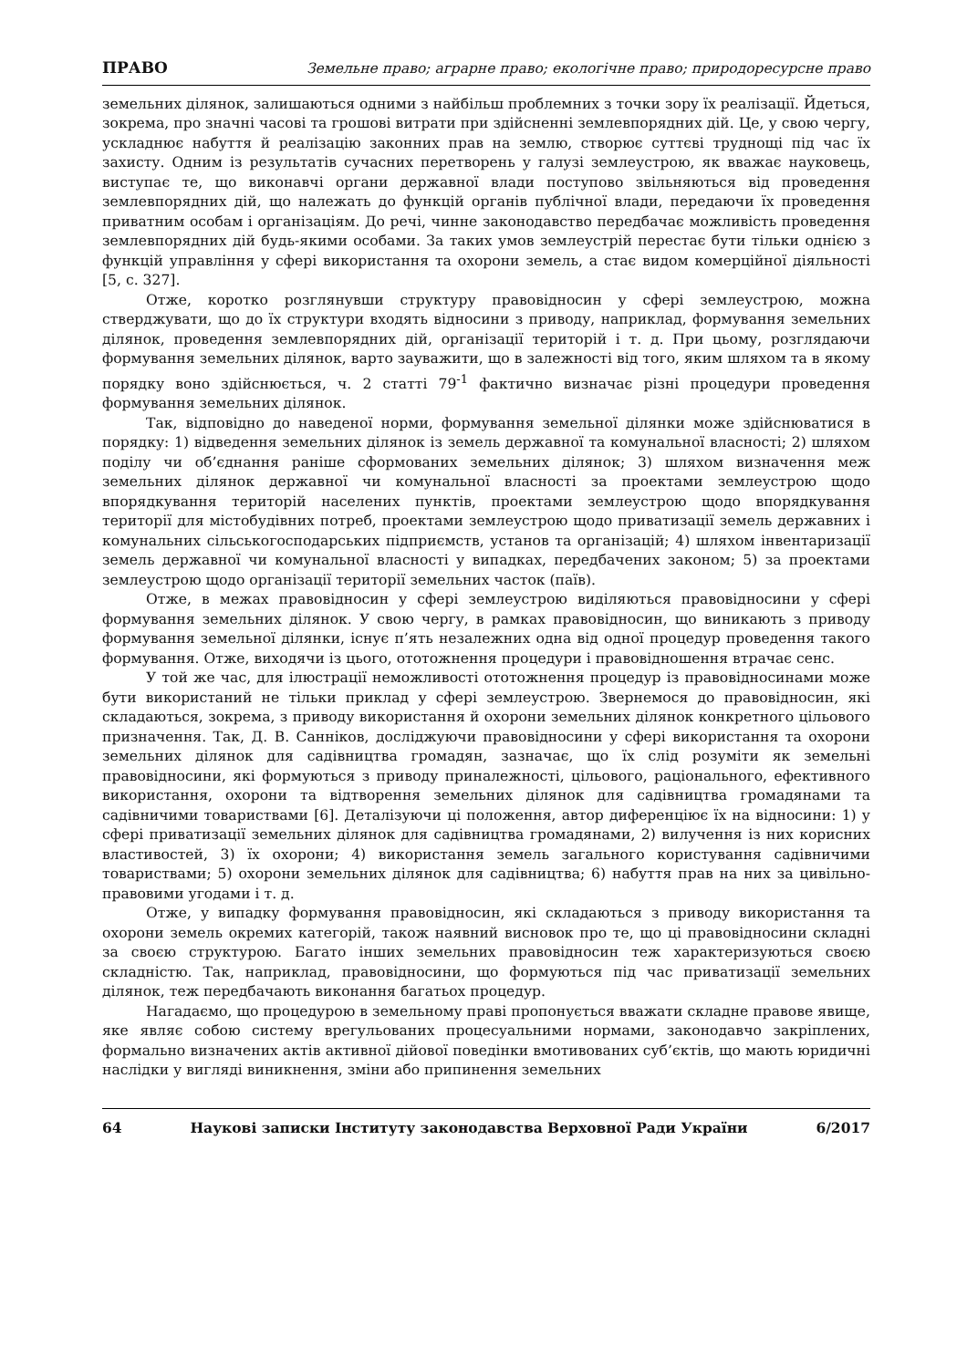ПРАВО Земельне право; аграрне право; екологічне право; природоресурсне право
земельних ділянок, залишаються одними з найбільш проблемних з точки зору їх реалізації. Йдеться, зокрема, про значні часові та грошові витрати при здійсненні землевпорядних дій. Це, у свою чергу, ускладнює набуття й реалізацію законних прав на землю, створює суттєві труднощі під час їх захисту. Одним із результатів сучасних перетворень у галузі землеустрою, як вважає науковець, виступає те, що виконавчі органи державної влади поступово звільняються від проведення землевпорядних дій, що належать до функцій органів публічної влади, передаючи їх проведення приватним особам і організаціям. До речі, чинне законодавство передбачає можливість проведення землевпорядних дій будь-якими особами. За таких умов землеустрій перестає бути тільки однією з функцій управління у сфері використання та охорони земель, а стає видом комерційної діяльності [5, с. 327].
Отже, коротко розглянувши структуру правовідносин у сфері землеустрою, можна стверджувати, що до їх структури входять відносини з приводу, наприклад, формування земельних ділянок, проведення землевпорядних дій, організації територій і т. д. При цьому, розглядаючи формування земельних ділянок, варто зауважити, що в залежності від того, яким шляхом та в якому порядку воно здійснюється, ч. 2 статті 79<sup>-1</sup> фактично визначає різні процедури проведення формування земельних ділянок.
Так, відповідно до наведеної норми, формування земельної ділянки може здійснюватися в порядку: 1) відведення земельних ділянок із земель державної та комунальної власності; 2) шляхом поділу чи об’єднання раніше сформованих земельних ділянок; 3) шляхом визначення меж земельних ділянок державної чи комунальної власності за проектами землеустрою щодо впорядкування територій населених пунктів, проектами землеустрою щодо впорядкування території для містобудівних потреб, проектами землеустрою щодо приватизації земель державних і комунальних сільськогосподарських підприємств, установ та організацій; 4) шляхом інвентаризації земель державної чи комунальної власності у випадках, передбачених законом; 5) за проектами землеустрою щодо організації території земельних часток (паїв).
Отже, в межах правовідносин у сфері землеустрою виділяються правовідносини у сфері формування земельних ділянок. У свою чергу, в рамках правовідносин, що виникають з приводу формування земельної ділянки, існує п’ять незалежних одна від одної процедур проведення такого формування. Отже, виходячи із цього, ототожнення процедури і правовідношення втрачає сенс.
У той же час, для ілюстрації неможливості ототожнення процедур із правовідносинами може бути використаний не тільки приклад у сфері землеустрою. Звернемося до правовідносин, які складаються, зокрема, з приводу використання й охорони земельних ділянок конкретного цільового призначення. Так, Д. В. Санніков, досліджуючи правовідносини у сфері використання та охорони земельних ділянок для садівництва громадян, зазначає, що їх слід розуміти як земельні правовідносини, які формуються з приводу приналежності, цільового, раціонального, ефективного використання, охорони та відтворення земельних ділянок для садівництва громадянами та садівничими товариствами [6]. Деталізуючи ці положення, автор диференціює їх на відносини: 1) у сфері приватизації земельних ділянок для садівництва громадянами, 2) вилучення із них корисних властивостей, 3) їх охорони; 4) використання земель загального користування садівничими товариствами; 5) охорони земельних ділянок для садівництва; 6) набуття прав на них за цивільно-правовими угодами і т. д.
Отже, у випадку формування правовідносин, які складаються з приводу використання та охорони земель окремих категорій, також наявний висновок про те, що ці правовідносини складні за своєю структурою. Багато інших земельних правовідносин теж характеризуються своєю складністю. Так, наприклад, правовідносини, що формуються під час приватизації земельних ділянок, теж передбачають виконання багатьох процедур.
Нагадаємо, що процедурою в земельному праві пропонується вважати складне правове явище, яке являє собою систему врегульованих процесуальними нормами, законодавчо закріплених, формально визначених актів активної дійової поведінки вмотивованих суб’єктів, що мають юридичні наслідки у вигляді виникнення, зміни або припинення земельних
64 Наукові записки Інституту законодавства Верховної Ради України 6/2017